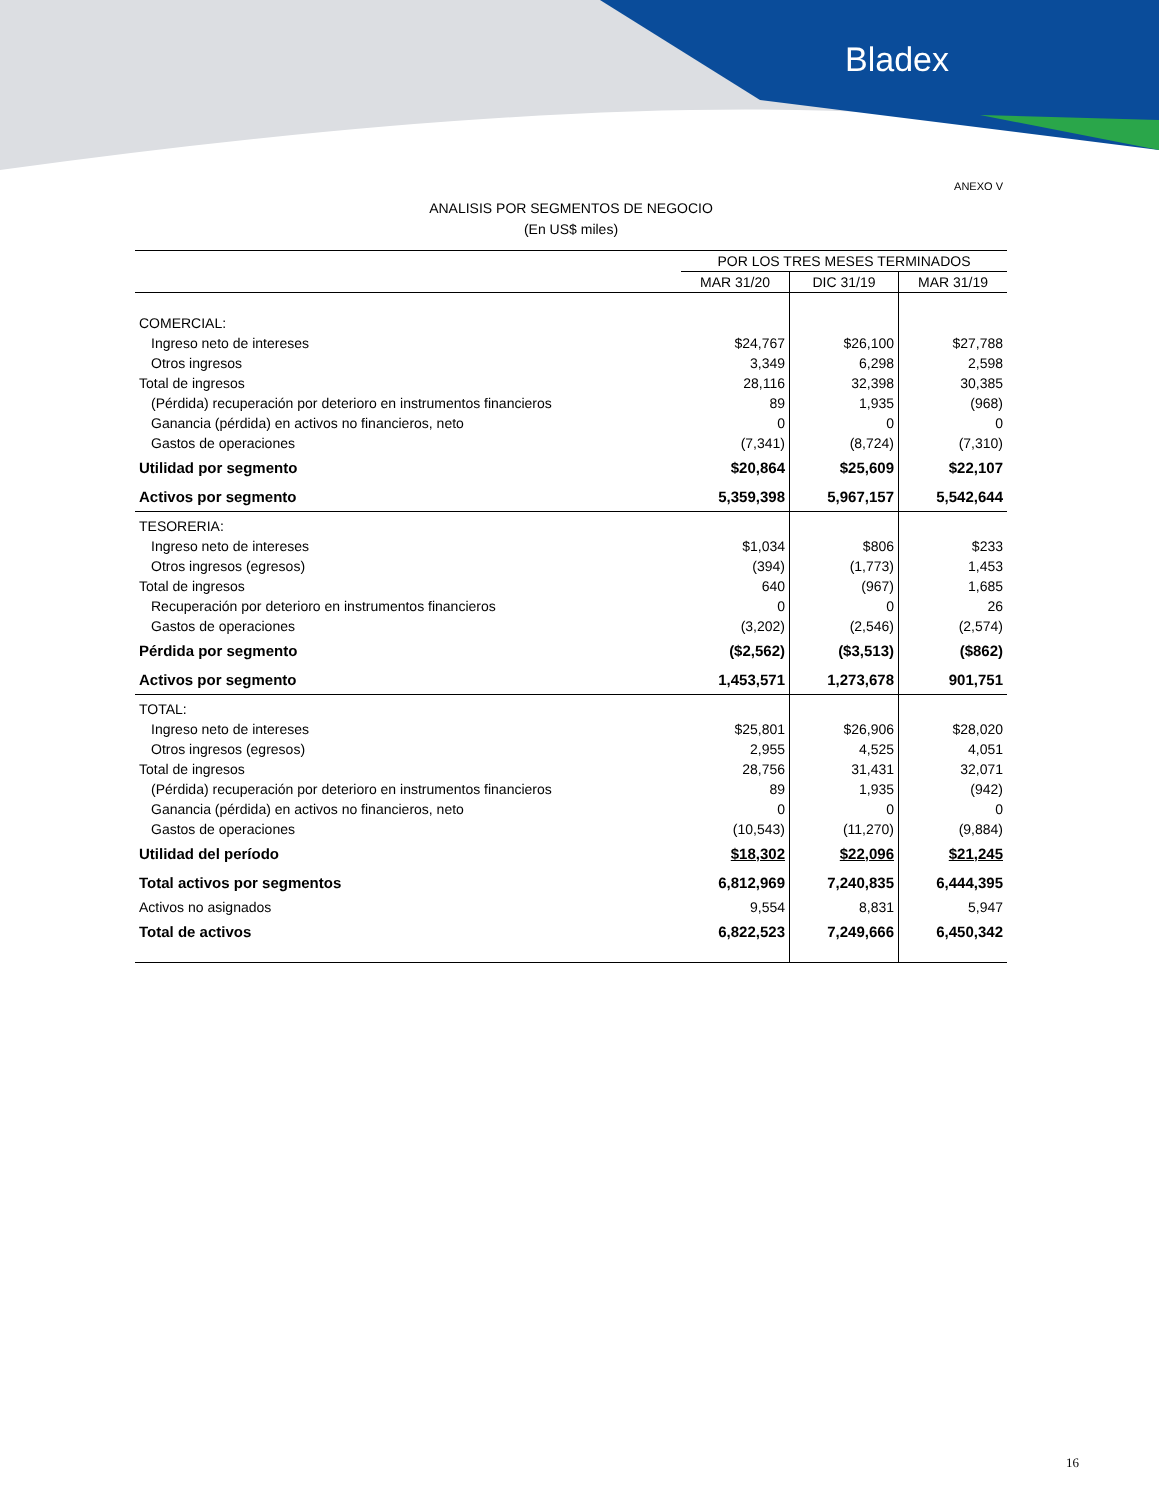Bladex
ANEXO V
ANALISIS POR SEGMENTOS DE NEGOCIO
(En US$ miles)
| | POR LOS TRES MESES TERMINADOS | | |
| --- | --- | --- | --- |
| | MAR 31/20 | DIC 31/19 | MAR 31/19 |
| COMERCIAL: | | | |
| Ingreso neto de intereses | $24,767 | $26,100 | $27,788 |
| Otros ingresos | 3,349 | 6,298 | 2,598 |
| Total de ingresos | 28,116 | 32,398 | 30,385 |
| (Pérdida) recuperación por deterioro en instrumentos financieros | 89 | 1,935 | (968) |
| Ganancia (pérdida) en activos no financieros, neto | 0 | 0 | 0 |
| Gastos de operaciones | (7,341) | (8,724) | (7,310) |
| Utilidad por segmento | $20,864 | $25,609 | $22,107 |
| Activos por segmento | 5,359,398 | 5,967,157 | 5,542,644 |
| TESORERIA: | | | |
| Ingreso neto de intereses | $1,034 | $806 | $233 |
| Otros ingresos (egresos) | (394) | (1,773) | 1,453 |
| Total de ingresos | 640 | (967) | 1,685 |
| Recuperación por deterioro en instrumentos financieros | 0 | 0 | 26 |
| Gastos de operaciones | (3,202) | (2,546) | (2,574) |
| Pérdida por segmento | ($2,562) | ($3,513) | ($862) |
| Activos por segmento | 1,453,571 | 1,273,678 | 901,751 |
| TOTAL: | | | |
| Ingreso neto de intereses | $25,801 | $26,906 | $28,020 |
| Otros ingresos (egresos) | 2,955 | 4,525 | 4,051 |
| Total de ingresos | 28,756 | 31,431 | 32,071 |
| (Pérdida) recuperación por deterioro en instrumentos financieros | 89 | 1,935 | (942) |
| Ganancia (pérdida) en activos no financieros, neto | 0 | 0 | 0 |
| Gastos de operaciones | (10,543) | (11,270) | (9,884) |
| Utilidad del período | $18,302 | $22,096 | $21,245 |
| Total activos por segmentos | 6,812,969 | 7,240,835 | 6,444,395 |
| Activos no asignados | 9,554 | 8,831 | 5,947 |
| Total de activos | 6,822,523 | 7,249,666 | 6,450,342 |
16